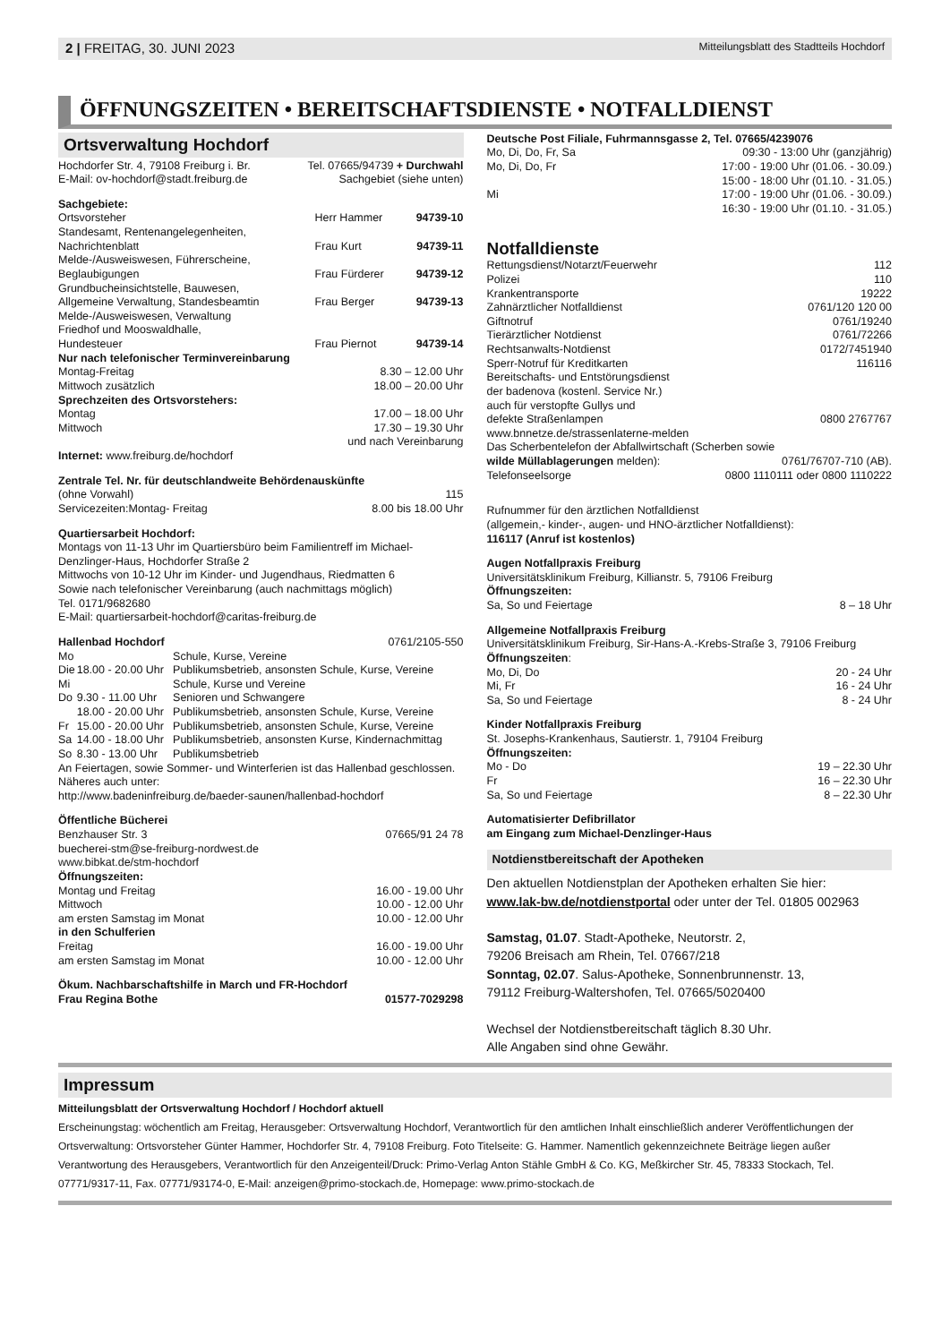2 | FREITAG, 30. JUNI 2023 Mitteilungsblatt des Stadtteils Hochdorf
ÖFFNUNGSZEITEN • BEREITSCHAFTSDIENSTE • NOTFALLDIENST
Ortsverwaltung Hochdorf
| Hochdorfer Str. 4, 79108 Freiburg i. Br. E-Mail: ov-hochdorf@stadt.freiburg.de | Tel. 07665/94739 + Durchwahl Sachgebiet (siehe unten) |
Sachgebiete:
| Ortsvorsteher | Herr Hammer | 94739-10 |
| Standesamt, Rentenangelegenheiten, Nachrichtenblatt | Frau Kurt | 94739-11 |
| Melde-/Ausweiswesen, Führerscheine, Beglaubigungen | Frau Fürderer | 94739-12 |
| Grundbucheinsichtstelle, Bauwesen, Allgemeine Verwaltung, Standesbeamtin | Frau Berger | 94739-13 |
| Melde-/Ausweiswesen, Verwaltung Friedhof und Mooswaldhalle, Hundesteuer | Frau Piernot | 94739-14 |
Nur nach telefonischer Terminvereinbarung
| Montag-Freitag | 8.30 – 12.00 Uhr |
| Mittwoch zusätzlich | 18.00 – 20.00 Uhr |
Sprechzeiten des Ortsvorstehers:
| Montag | 17.00 – 18.00 Uhr |
| Mittwoch | 17.30 – 19.30 Uhr und nach Vereinbarung |
Internet: www.freiburg.de/hochdorf
Zentrale Tel. Nr. für deutschlandweite Behördenauskünfte
| (ohne Vorwahl) | 115 |
| Servicezeiten:Montag- Freitag | 8.00 bis 18.00 Uhr |
Quartiersarbeit Hochdorf:
Montags von 11-13 Uhr im Quartiersbüro beim Familientreff im Michael-Denzlinger-Haus, Hochdorfer Straße 2
Mittwochs von 10-12 Uhr im Kinder- und Jugendhaus, Riedmatten 6
Sowie nach telefonischer Vereinbarung (auch nachmittags möglich)
Tel. 0171/9682680
E-Mail: quartiersarbeit-hochdorf@caritas-freiburg.de
| Hallenbad Hochdorf | | 0761/2105-550 |
| Mo | | Schule, Kurse, Vereine |
| Die | 18.00 - 20.00 Uhr | Publikumsbetrieb, ansonsten Schule, Kurse, Vereine |
| Mi | | Schule, Kurse und Vereine |
| Do | 9.30 - 11.00 Uhr | Senioren und Schwangere |
| | 18.00 - 20.00 Uhr | Publikumsbetrieb, ansonsten Schule, Kurse, Vereine |
| Fr | 15.00 - 20.00 Uhr | Publikumsbetrieb, ansonsten Schule, Kurse, Vereine |
| Sa | 14.00 - 18.00 Uhr | Publikumsbetrieb, ansonsten Kurse, Kindernachmittag |
| So | 8.30 - 13.00 Uhr | Publikumsbetrieb |
An Feiertagen, sowie Sommer- und Winterferien ist das Hallenbad geschlossen. Näheres auch unter:
http://www.badeninfreiburg.de/baeder-saunen/hallenbad-hochdorf
Öffentliche Bücherei
| Benzhauser Str. 3 | 07665/91 24 78 |
buecherei-stm@se-freiburg-nordwest.de
www.bibkat.de/stm-hochdorf
Öffnungszeiten:
| Montag und Freitag | 16.00 - 19.00 Uhr |
| Mittwoch | 10.00 - 12.00 Uhr |
| am ersten Samstag im Monat | 10.00 - 12.00 Uhr |
| in den Schulferien | |
| Freitag | 16.00 - 19.00 Uhr |
| am ersten Samstag im Monat | 10.00 - 12.00 Uhr |
| Ökum. Nachbarschaftshilfe in March und FR-Hochdorf | |
| Frau Regina Bothe | 01577-7029298 |
Deutsche Post Filiale, Fuhrmannsgasse 2, Tel. 07665/4239076
| Mo, Di, Do, Fr, Sa | 09:30 - 13:00 Uhr (ganzjährig) |
| Mo, Di, Do, Fr | 17:00 - 19:00 Uhr (01.06. - 30.09.) 15:00 - 18:00 Uhr (01.10. - 31.05.) |
| Mi | 17:00 - 19:00 Uhr (01.06. - 30.09.) 16:30 - 19:00 Uhr (01.10. - 31.05.) |
Notfalldienste
| Rettungsdienst/Notarzt/Feuerwehr | 112 |
| Polizei | 110 |
| Krankentransporte | 19222 |
| Zahnärztlicher Notfalldienst | 0761/120 120 00 |
| Giftnotruf | 0761/19240 |
| Tierärztlicher Notdienst | 0761/72266 |
| Rechtsanwalts-Notdienst | 0172/7451940 |
| Sperr-Notruf für Kreditkarten | 116116 |
| Bereitschafts- und Entstörungsdienst der badenova (kostenl. Service Nr.) auch für verstopfte Gullys und defekte Straßenlampen | 0800 2767767 |
| www.bnnetze.de/strassenlaterne-melden Das Scherbentelefon der Abfallwirtschaft (Scherben sowie | |
| wilde Müllablagerungen melden): | 0761/76707-710 (AB). |
| Telefonseelsorge | 0800 1110111 oder 0800 1110222 |
Rufnummer für den ärztlichen Notfalldienst
(allgemein,- kinder-, augen- und HNO-ärztlicher Notfalldienst):
116117 (Anruf ist kostenlos)
Augen Notfallpraxis Freiburg
Universitätsklinikum Freiburg, Killianstr. 5, 79106 Freiburg
Öffnungszeiten:
| Sa, So und Feiertage | 8 – 18 Uhr |
Allgemeine Notfallpraxis Freiburg
Universitätsklinikum Freiburg, Sir-Hans-A.-Krebs-Straße 3, 79106 Freiburg
Öffnungszeiten:
| Mo, Di, Do | 20 - 24 Uhr |
| Mi, Fr | 16 - 24 Uhr |
| Sa, So und Feiertage | 8 - 24 Uhr |
Kinder Notfallpraxis Freiburg
St. Josephs-Krankenhaus, Sautierstr. 1, 79104 Freiburg
Öffnungszeiten:
| Mo - Do | 19 – 22.30 Uhr |
| Fr | 16 – 22.30 Uhr |
| Sa, So und Feiertage | 8 – 22.30 Uhr |
Automatisierter Defibrillator
am Eingang zum Michael-Denzlinger-Haus
Notdienstbereitschaft der Apotheken
Den aktuellen Notdienstplan der Apotheken erhalten Sie hier:
www.lak-bw.de/notdienstportal oder unter der Tel. 01805 002963
Samstag, 01.07. Stadt-Apotheke, Neutorstr. 2,
79206 Breisach am Rhein, Tel. 07667/218
Sonntag, 02.07. Salus-Apotheke, Sonnenbrunnenstr. 13,
79112 Freiburg-Waltershofen, Tel. 07665/5020400
Wechsel der Notdienstbereitschaft täglich 8.30 Uhr.
Alle Angaben sind ohne Gewähr.
Impressum
Mitteilungsblatt der Ortsverwaltung Hochdorf / Hochdorf aktuell
Erscheinungstag: wöchentlich am Freitag, Herausgeber: Ortsverwaltung Hochdorf, Verantwortlich für den amtlichen Inhalt einschließlich anderer Veröffentlichungen der Ortsverwaltung: Ortsvorsteher Günter Hammer, Hochdorfer Str. 4, 79108 Freiburg. Foto Titelseite: G. Hammer. Namentlich gekennzeichnete Beiträge liegen außer Verantwortung des Herausgebers, Verantwortlich für den Anzeigenteil/Druck: Primo-Verlag Anton Stähle GmbH & Co. KG, Meßkircher Str. 45, 78333 Stockach, Tel. 07771/9317-11, Fax. 07771/93174-0, E-Mail: anzeigen@primo-stockach.de, Homepage: www.primo-stockach.de